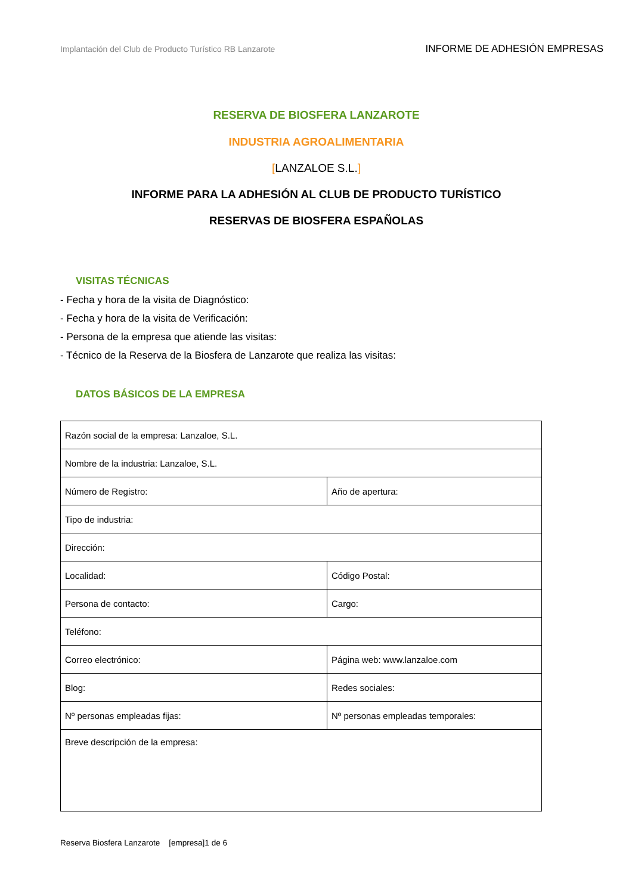Implantación del Club de Producto Turístico RB Lanzarote
INFORME DE ADHESIÓN EMPRESAS
RESERVA DE BIOSFERA LANZAROTE
INDUSTRIA AGROALIMENTARIA
[LANZALOE S.L.]
INFORME PARA LA ADHESIÓN AL CLUB DE PRODUCTO TURÍSTICO
RESERVAS DE BIOSFERA ESPAÑOLAS
VISITAS TÉCNICAS
- Fecha y hora de la visita de Diagnóstico:
- Fecha y hora de la visita de Verificación:
- Persona de la empresa que atiende las visitas:
- Técnico de la Reserva de la Biosfera de Lanzarote que realiza las visitas:
DATOS BÁSICOS DE LA EMPRESA
| Razón social de la empresa: Lanzaloe, S.L. | |
| Nombre de la industria: Lanzaloe, S.L. | |
| Número de Registro: | Año de apertura: |
| Tipo de industria: | |
| Dirección: | |
| Localidad: | Código Postal: |
| Persona de contacto: | Cargo: |
| Teléfono: | |
| Correo electrónico: | Página web: www.lanzaloe.com |
| Blog: | Redes sociales: |
| Nº personas empleadas fijas: | Nº personas empleadas temporales: |
| Breve descripción de la empresa: | |
Reserva Biosfera Lanzarote [empresa]1 de 6